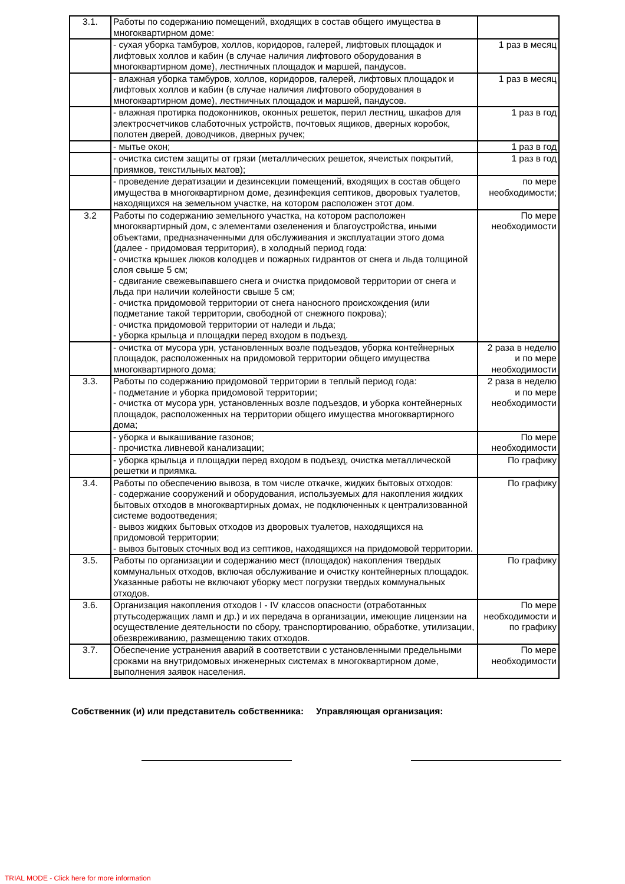| 3.1. | Работы по содержанию помещений, входящих в состав общего имущества в многоквартирном доме: | |
| | - сухая уборка тамбуров, холлов, коридоров, галерей, лифтовых площадок и лифтовых холлов и кабин (в случае наличия лифтового оборудования в многоквартирном доме), лестничных площадок и маршей, пандусов. | 1 раз в месяц |
| | - влажная уборка тамбуров, холлов, коридоров, галерей, лифтовых площадок и лифтовых холлов и кабин (в случае наличия лифтового оборудования в многоквартирном доме), лестничных площадок и маршей, пандусов. | 1 раз в месяц |
| | - влажная протирка подоконников, оконных решеток, перил лестниц, шкафов для электросчетчиков слаботочных устройств, почтовых ящиков, дверных коробок, полотен дверей, доводчиков, дверных ручек; | 1 раз в год |
| | - мытье окон; | 1 раз в год |
| | - очистка систем защиты от грязи (металлических решеток, ячеистых покрытий, приямков, текстильных матов); | 1 раз в год |
| | - проведение дератизации и дезинсекции помещений, входящих в состав общего имущества в многоквартирном доме, дезинфекция септиков, дворовых туалетов, находящихся на земельном участке, на котором расположен этот дом. | по мере необходимости; |
| 3.2 | Работы по содержанию земельного участка, на котором расположен многоквартирный дом, с элементами озеленения и благоустройства, иными объектами, предназначенными для обслуживания и эксплуатации этого дома (далее - придомовая территория), в холодный период года: - очистка крышек люков колодцев и пожарных гидрантов от снега и льда толщиной слоя свыше 5 см; - сдвигание свежевыпавшего снега и очистка придомовой территории от снега и льда при наличии колейности свыше 5 см; - очистка придомовой территории от снега наносного происхождения (или подметание такой территории, свободной от снежного покрова); - очистка придомовой территории от наледи и льда; - уборка крыльца и площадки перед входом в подъезд. | По мере необходимости |
| | - очистка от мусора урн, установленных возле подъездов, уборка контейнерных площадок, расположенных на придомовой территории общего имущества многоквартирного дома; | 2 раза в неделю и по мере необходимости |
| 3.3. | Работы по содержанию придомовой территории в теплый период года: - подметание и уборка придомовой территории; - очистка от мусора урн, установленных возле подъездов, и уборка контейнерных площадок, расположенных на территории общего имущества многоквартирного дома; | 2 раза в неделю и по мере необходимости |
| | - уборка и выкашивание газонов; - прочистка ливневой канализации; | По мере необходимости |
| | - уборка крыльца и площадки перед входом в подъезд, очистка металлической решетки и приямка. | По графику |
| 3.4. | Работы по обеспечению вывоза, в том числе откачке, жидких бытовых отходов: - содержание сооружений и оборудования, используемых для накопления жидких бытовых отходов в многоквартирных домах, не подключенных к централизованной системе водоотведения; - вывоз жидких бытовых отходов из дворовых туалетов, находящихся на придомовой территории; - вывоз бытовых сточных вод из септиков, находящихся на придомовой территории. | По графику |
| 3.5. | Работы по организации и содержанию мест (площадок) накопления твердых коммунальных отходов, включая обслуживание и очистку контейнерных площадок. Указанные работы не включают уборку мест погрузки твердых коммунальных отходов. | По графику |
| 3.6. | Организация накопления отходов I - IV классов опасности (отработанных ртутьсодержащих ламп и др.) и их передача в организации, имеющие лицензии на осуществление деятельности по сбору, транспортированию, обработке, утилизации, обезвреживанию, размещению таких отходов. | По мере необходимости и по графику |
| 3.7. | Обеспечение устранения аварий в соответствии с установленными предельными сроками на внутридомовых инженерных системах в многоквартирном доме, выполнения заявок населения. | По мере необходимости |
Собственник (и) или представитель собственника: Управляющая организация:
TRIAL MODE - Click here for more information